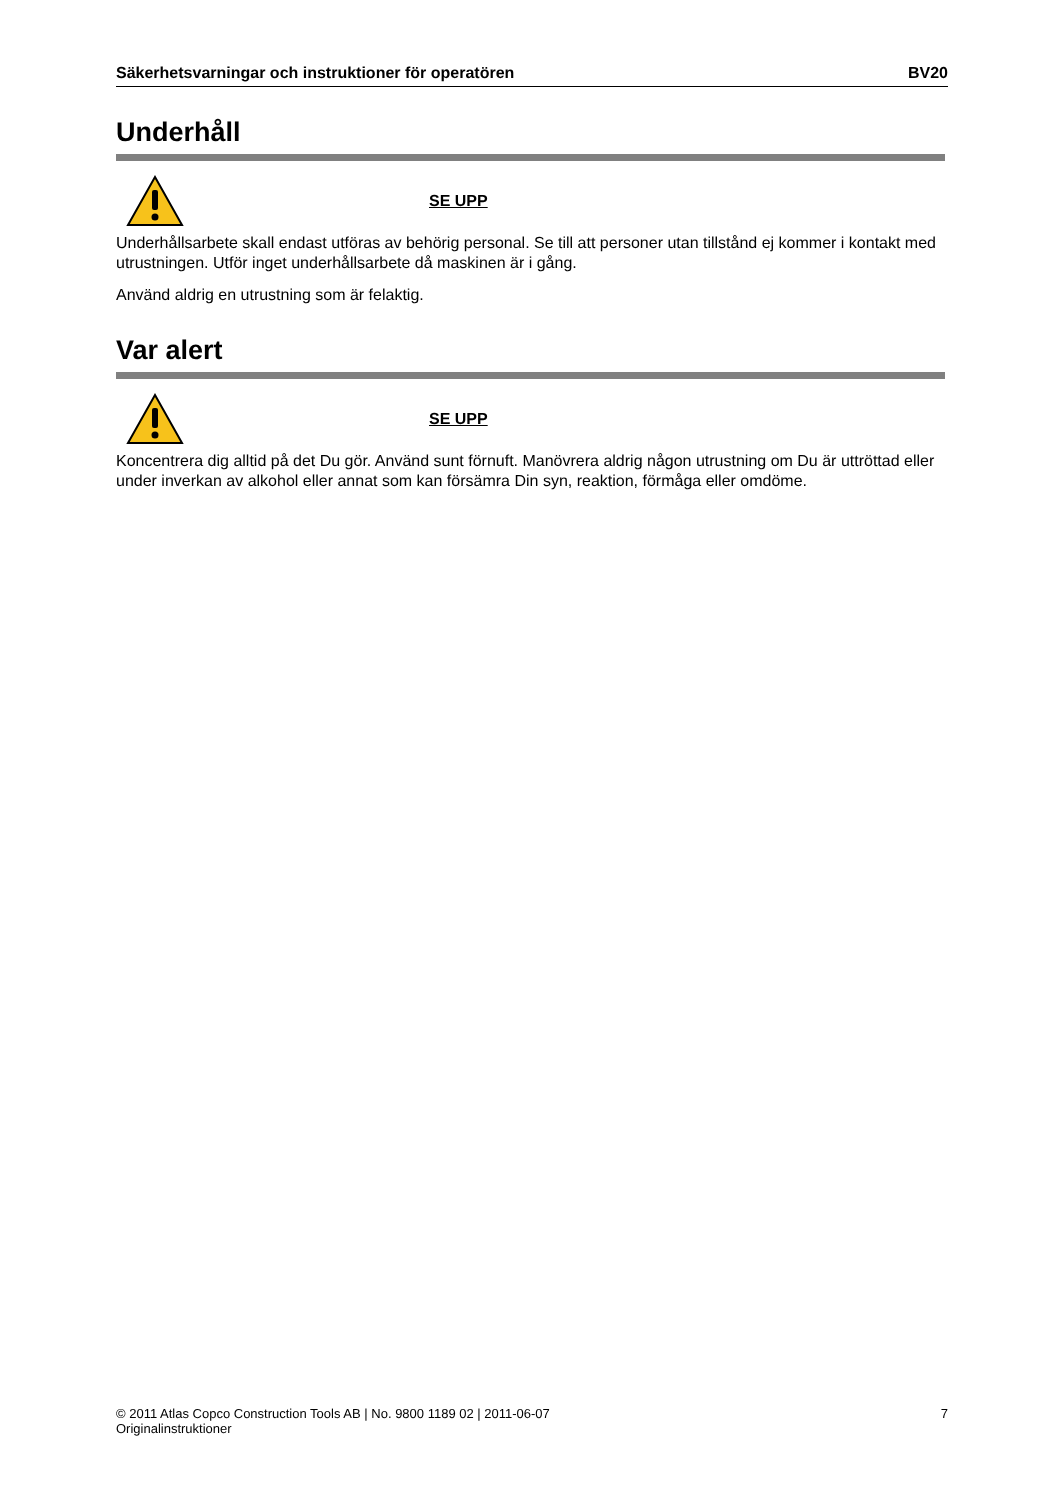Säkerhetsvarningar och instruktioner för operatören BV20
Underhåll
SE UPP
Underhållsarbete skall endast utföras av behörig personal. Se till att personer utan tillstånd ej kommer i kontakt med utrustningen. Utför inget underhållsarbete då maskinen är i gång.
Använd aldrig en utrustning som är felaktig.
Var alert
SE UPP
Koncentrera dig alltid på det Du gör. Använd sunt förnuft. Manövrera aldrig någon utrustning om Du är uttröttad eller under inverkan av alkohol eller annat som kan försämra Din syn, reaktion, förmåga eller omdöme.
© 2011 Atlas Copco Construction Tools AB | No. 9800 1189 02 | 2011-06-07
Originalinstruktioner
7